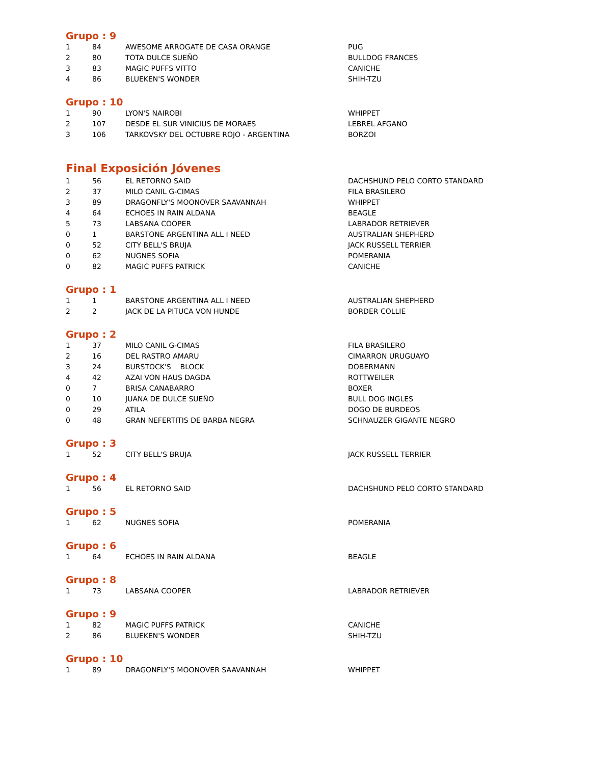Grupo : 9
| 1 | 84 | AWESOME ARROGATE DE CASA ORANGE | PUG |
| 2 | 80 | TOTA DULCE SUEÑO | BULLDOG FRANCES |
| 3 | 83 | MAGIC PUFFS VITTO | CANICHE |
| 4 | 86 | BLUEKEN'S WONDER | SHIH-TZU |
Grupo : 10
| 1 | 90 | LYON'S NAIROBI | WHIPPET |
| 2 | 107 | DESDE EL SUR VINICIUS DE MORAES | LEBREL AFGANO |
| 3 | 106 | TARKOVSKY DEL OCTUBRE ROJO - ARGENTINA | BORZOI |
Final Exposición Jóvenes
| 1 | 56 | EL RETORNO SAID | DACHSHUND PELO CORTO STANDARD |
| 2 | 37 | MILO CANIL G-CIMAS | FILA BRASILERO |
| 3 | 89 | DRAGONFLY'S MOONOVER SAAVANNAH | WHIPPET |
| 4 | 64 | ECHOES IN RAIN ALDANA | BEAGLE |
| 5 | 73 | LABSANA COOPER | LABRADOR RETRIEVER |
| 0 | 1 | BARSTONE ARGENTINA ALL I NEED | AUSTRALIAN SHEPHERD |
| 0 | 52 | CITY BELL'S BRUJA | JACK RUSSELL TERRIER |
| 0 | 62 | NUGNES SOFIA | POMERANIA |
| 0 | 82 | MAGIC PUFFS PATRICK | CANICHE |
Grupo : 1
| 1 | 1 | BARSTONE ARGENTINA ALL I NEED | AUSTRALIAN SHEPHERD |
| 2 | 2 | JACK DE LA PITUCA VON HUNDE | BORDER COLLIE |
Grupo : 2
| 1 | 37 | MILO CANIL G-CIMAS | FILA BRASILERO |
| 2 | 16 | DEL RASTRO AMARU | CIMARRON URUGUAYO |
| 3 | 24 | BURSTOCK'S BLOCK | DOBERMANN |
| 4 | 42 | AZAI VON HAUS DAGDA | ROTTWEILER |
| 0 | 7 | BRISA CANABARRO | BOXER |
| 0 | 10 | JUANA DE DULCE SUEÑO | BULL DOG INGLES |
| 0 | 29 | ATILA | DOGO DE BURDEOS |
| 0 | 48 | GRAN NEFERTITIS DE BARBA NEGRA | SCHNAUZER GIGANTE NEGRO |
Grupo : 3
| 1 | 52 | CITY BELL'S BRUJA | JACK RUSSELL TERRIER |
Grupo : 4
| 1 | 56 | EL RETORNO SAID | DACHSHUND PELO CORTO STANDARD |
Grupo : 5
| 1 | 62 | NUGNES SOFIA | POMERANIA |
Grupo : 6
| 1 | 64 | ECHOES IN RAIN ALDANA | BEAGLE |
Grupo : 8
| 1 | 73 | LABSANA COOPER | LABRADOR RETRIEVER |
Grupo : 9
| 1 | 82 | MAGIC PUFFS PATRICK | CANICHE |
| 2 | 86 | BLUEKEN'S WONDER | SHIH-TZU |
Grupo : 10
| 1 | 89 | DRAGONFLY'S MOONOVER SAAVANNAH | WHIPPET |